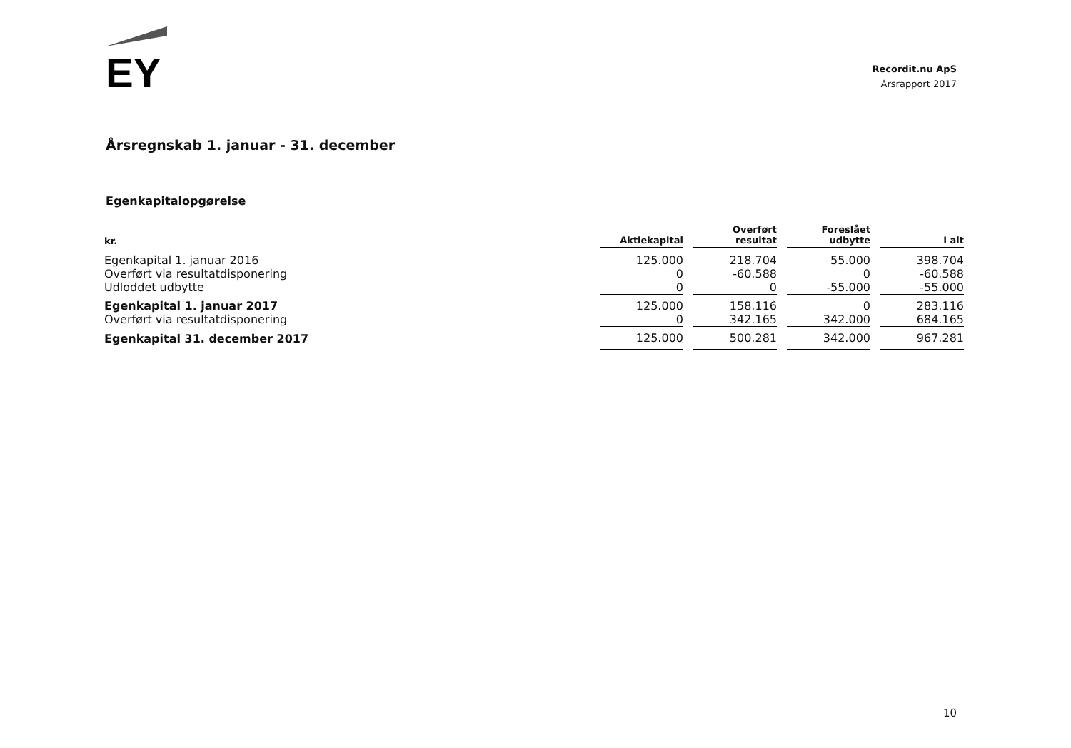EY
Recordit.nu ApS
Årsrapport 2017
Årsregnskab 1. januar - 31. december
Egenkapitalopgørelse
| kr. | Aktiekapital | Overført resultat | Foreslået udbytte | I alt |
| --- | --- | --- | --- | --- |
| Egenkapital 1. januar 2016 | 125.000 | 218.704 | 55.000 | 398.704 |
| Overført via resultatdisponering | 0 | -60.588 | 0 | -60.588 |
| Udloddet udbytte | 0 | 0 | -55.000 | -55.000 |
| Egenkapital 1. januar 2017 | 125.000 | 158.116 | 0 | 283.116 |
| Overført via resultatdisponering | 0 | 342.165 | 342.000 | 684.165 |
| Egenkapital 31. december 2017 | 125.000 | 500.281 | 342.000 | 967.281 |
10